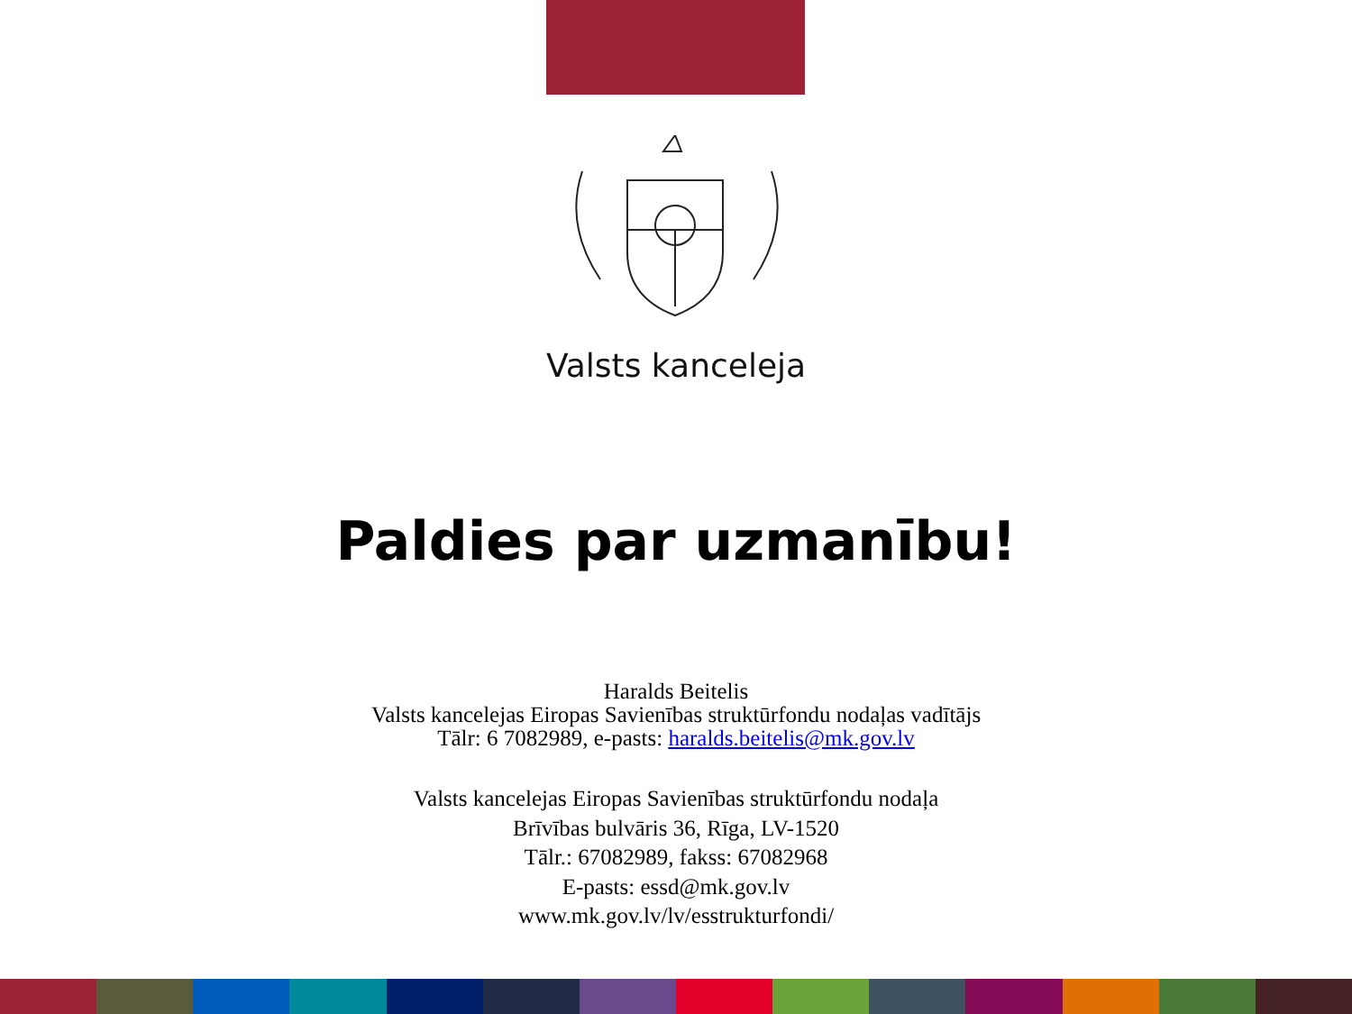Valsts kanceleja
Paldies par uzmanību!
Haralds Beitelis
Valsts kancelejas Eiropas Savienības struktūrfondu nodaļas vadītājs
Tālr: 6 7082989, e-pasts: haralds.beitelis@mk.gov.lv
Valsts kancelejas Eiropas Savienības struktūrfondu nodaļa
Brīvības bulvāris 36, Rīga, LV-1520
Tālr.: 67082989, fakss: 67082968
E-pasts: essd@mk.gov.lv
www.mk.gov.lv/lv/esstrukturfondi/